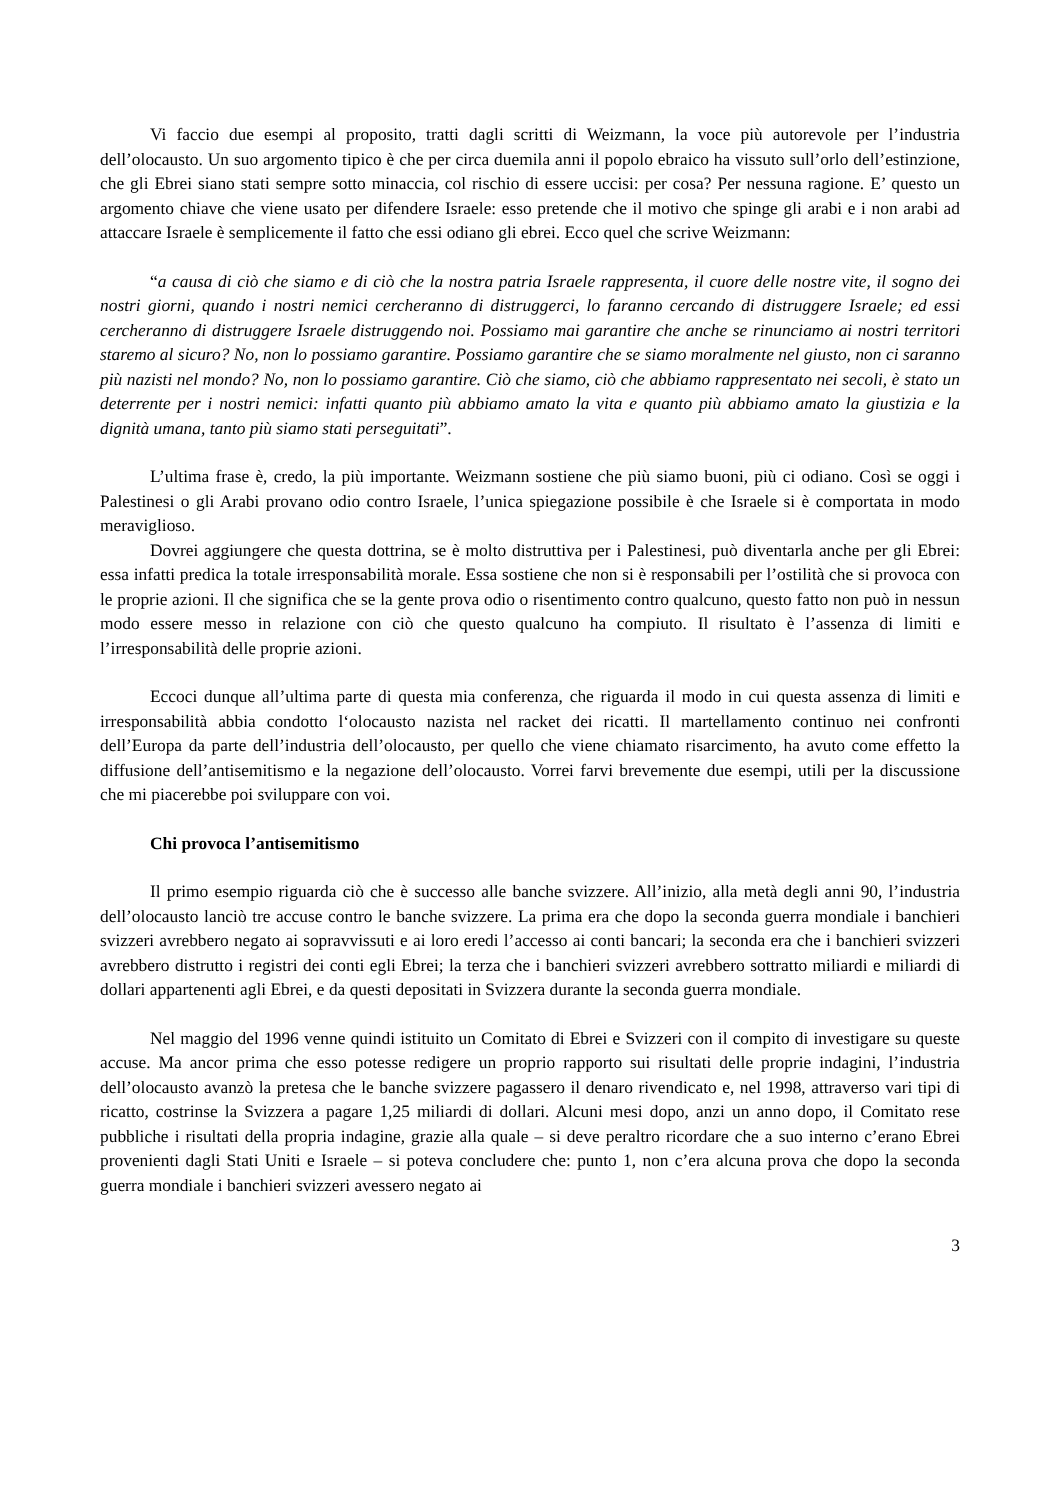Vi faccio due esempi al proposito, tratti dagli scritti di Weizmann, la voce più autorevole per l’industria dell’olocausto. Un suo argomento tipico è che per circa duemila anni il popolo ebraico ha vissuto sull’orlo dell’estinzione, che gli Ebrei siano stati sempre sotto minaccia, col rischio di essere uccisi: per cosa? Per nessuna ragione. E’ questo un argomento chiave che viene usato per difendere Israele: esso pretende che il motivo che spinge gli arabi e i non arabi ad attaccare Israele è semplicemente il fatto che essi odiano gli ebrei. Ecco quel che scrive Weizmann:
“a causa di ciò che siamo e di ciò che la nostra patria Israele rappresenta, il cuore delle nostre vite, il sogno dei nostri giorni, quando i nostri nemici cercheranno di distruggerci, lo faranno cercando di distruggere Israele; ed essi cercheranno di distruggere Israele distruggendo noi. Possiamo mai garantire che anche se rinunciamo ai nostri territori staremo al sicuro? No, non lo possiamo garantire. Possiamo garantire che se siamo moralmente nel giusto, non ci saranno più nazisti nel mondo? No, non lo possiamo garantire. Ciò che siamo, ciò che abbiamo rappresentato nei secoli, è stato un deterrente per i nostri nemici: infatti quanto più abbiamo amato la vita e quanto più abbiamo amato la giustizia e la dignità umana, tanto più siamo stati perseguitati”.
L’ultima frase è, credo, la più importante. Weizmann sostiene che più siamo buoni, più ci odiano. Così se oggi i Palestinesi o gli Arabi provano odio contro Israele, l’unica spiegazione possibile è che Israele si è comportata in modo meraviglioso.
Dovrei aggiungere che questa dottrina, se è molto distruttiva per i Palestinesi, può diventarla anche per gli Ebrei: essa infatti predica la totale irresponsabilità morale. Essa sostiene che non si è responsabili per l’ostilità che si provoca con le proprie azioni. Il che significa che se la gente prova odio o risentimento contro qualcuno, questo fatto non può in nessun modo essere messo in relazione con ciò che questo qualcuno ha compiuto. Il risultato è l’assenza di limiti e l’irresponsabilità delle proprie azioni.
Eccoci dunque all’ultima parte di questa mia conferenza, che riguarda il modo in cui questa assenza di limiti e irresponsabilità abbia condotto l‘olocausto nazista nel racket dei ricatti. Il martellamento continuo nei confronti dell’Europa da parte dell’industria dell’olocausto, per quello che viene chiamato risarcimento, ha avuto come effetto la diffusione dell’antisemitismo e la negazione dell’olocausto. Vorrei farvi brevemente due esempi, utili per la discussione che mi piacerebbe poi sviluppare con voi.
Chi provoca l’antisemitismo
Il primo esempio riguarda ciò che è successo alle banche svizzere. All’inizio, alla metà degli anni 90, l’industria dell’olocausto lanciò tre accuse contro le banche svizzere. La prima era che dopo la seconda guerra mondiale i banchieri svizzeri avrebbero negato ai sopravvissuti e ai loro eredi l’accesso ai conti bancari; la seconda era che i banchieri svizzeri avrebbero distrutto i registri dei conti egli Ebrei; la terza che i banchieri svizzeri avrebbero sottratto miliardi e miliardi di dollari appartenenti agli Ebrei, e da questi depositati in Svizzera durante la seconda guerra mondiale.
Nel maggio del 1996 venne quindi istituito un Comitato di Ebrei e Svizzeri con il compito di investigare su queste accuse. Ma ancor prima che esso potesse redigere un proprio rapporto sui risultati delle proprie indagini, l’industria dell’olocausto avanzò la pretesa che le banche svizzere pagassero il denaro rivendicato e, nel 1998, attraverso vari tipi di ricatto, costrinse la Svizzera a pagare 1,25 miliardi di dollari. Alcuni mesi dopo, anzi un anno dopo, il Comitato rese pubbliche i risultati della propria indagine, grazie alla quale – si deve peraltro ricordare che a suo interno c’erano Ebrei provenienti dagli Stati Uniti e Israele – si poteva concludere che: punto 1, non c’era alcuna prova che dopo la seconda guerra mondiale i banchieri svizzeri avessero negato ai
3